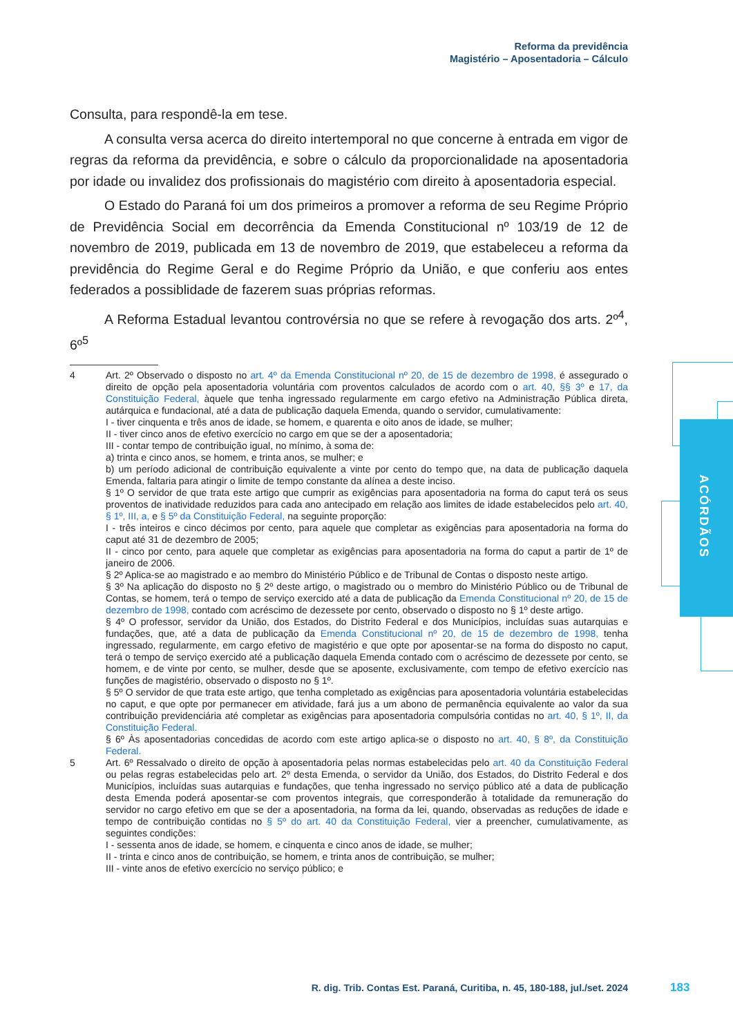Reforma da previdência
Magistério – Aposentadoria – Cálculo
ACÓRDÃOS
Consulta, para respondê-la em tese.
A consulta versa acerca do direito intertemporal no que concerne à entrada em vigor de regras da reforma da previdência, e sobre o cálculo da proporcionalidade na aposentadoria por idade ou invalidez dos profissionais do magistério com direito à aposentadoria especial.
O Estado do Paraná foi um dos primeiros a promover a reforma de seu Regime Próprio de Previdência Social em decorrência da Emenda Constitucional nº 103/19 de 12 de novembro de 2019, publicada em 13 de novembro de 2019, que estabeleceu a reforma da previdência do Regime Geral e do Regime Próprio da União, e que conferiu aos entes federados a possiblidade de fazerem suas próprias reformas.
A Reforma Estadual levantou controvérsia no que se refere à revogação dos arts. 2º<sup>4</sup>, 6º<sup>5</sup>
4 Art. 2º Observado o disposto no art. 4º da Emenda Constitucional nº 20, de 15 de dezembro de 1998, é assegurado o direito de opção pela aposentadoria voluntária com proventos calculados de acordo com o art. 40, §§ 3º e 17, da Constituição Federal, àquele que tenha ingressado regularmente em cargo efetivo na Administração Pública direta, autárquica e fundacional, até a data de publicação daquela Emenda, quando o servidor, cumulativamente:
I - tiver cinquenta e três anos de idade, se homem, e quarenta e oito anos de idade, se mulher;
II - tiver cinco anos de efetivo exercício no cargo em que se der a aposentadoria;
III - contar tempo de contribuição igual, no mínimo, à soma de:
a) trinta e cinco anos, se homem, e trinta anos, se mulher; e
b) um período adicional de contribuição equivalente a vinte por cento do tempo que, na data de publicação daquela Emenda, faltaria para atingir o limite de tempo constante da alínea a deste inciso.
§ 1º O servidor de que trata este artigo que cumprir as exigências para aposentadoria na forma do caput terá os seus proventos de inatividade reduzidos para cada ano antecipado em relação aos limites de idade estabelecidos pelo art. 40, § 1º, III, a, e § 5º da Constituição Federal, na seguinte proporção:
I - três inteiros e cinco décimos por cento, para aquele que completar as exigências para aposentadoria na forma do caput até 31 de dezembro de 2005;
II - cinco por cento, para aquele que completar as exigências para aposentadoria na forma do caput a partir de 1º de janeiro de 2006.
§ 2º Aplica-se ao magistrado e ao membro do Ministério Público e de Tribunal de Contas o disposto neste artigo.
§ 3º Na aplicação do disposto no § 2º deste artigo, o magistrado ou o membro do Ministério Público ou de Tribunal de Contas, se homem, terá o tempo de serviço exercido até a data de publicação da Emenda Constitucional nº 20, de 15 de dezembro de 1998, contado com acréscimo de dezessete por cento, observado o disposto no § 1º deste artigo.
§ 4º O professor, servidor da União, dos Estados, do Distrito Federal e dos Municípios, incluídas suas autarquias e fundações, que, até a data de publicação da Emenda Constitucional nº 20, de 15 de dezembro de 1998, tenha ingressado, regularmente, em cargo efetivo de magistério e que opte por aposentar-se na forma do disposto no caput, terá o tempo de serviço exercido até a publicação daquela Emenda contado com o acréscimo de dezessete por cento, se homem, e de vinte por cento, se mulher, desde que se aposente, exclusivamente, com tempo de efetivo exercício nas funções de magistério, observado o disposto no § 1º.
§ 5º O servidor de que trata este artigo, que tenha completado as exigências para aposentadoria voluntária estabelecidas no caput, e que opte por permanecer em atividade, fará jus a um abono de permanência equivalente ao valor da sua contribuição previdenciária até completar as exigências para aposentadoria compulsória contidas no art. 40, § 1º, II, da Constituição Federal.
§ 6º Às aposentadorias concedidas de acordo com este artigo aplica-se o disposto no art. 40, § 8º, da Constituição Federal.
5 Art. 6º Ressalvado o direito de opção à aposentadoria pelas normas estabelecidas pelo art. 40 da Constituição Federal ou pelas regras estabelecidas pelo art. 2º desta Emenda, o servidor da União, dos Estados, do Distrito Federal e dos Municípios, incluídas suas autarquias e fundações, que tenha ingressado no serviço público até a data de publicação desta Emenda poderá aposentar-se com proventos integrais, que corresponderão à totalidade da remuneração do servidor no cargo efetivo em que se der a aposentadoria, na forma da lei, quando, observadas as reduções de idade e tempo de contribuição contidas no § 5º do art. 40 da Constituição Federal, vier a preencher, cumulativamente, as seguintes condições:
I - sessenta anos de idade, se homem, e cinquenta e cinco anos de idade, se mulher;
II - trinta e cinco anos de contribuição, se homem, e trinta anos de contribuição, se mulher;
III - vinte anos de efetivo exercício no serviço público; e
R. dig. Trib. Contas Est. Paraná, Curitiba, n. 45, 180-188, jul./set. 2024
183